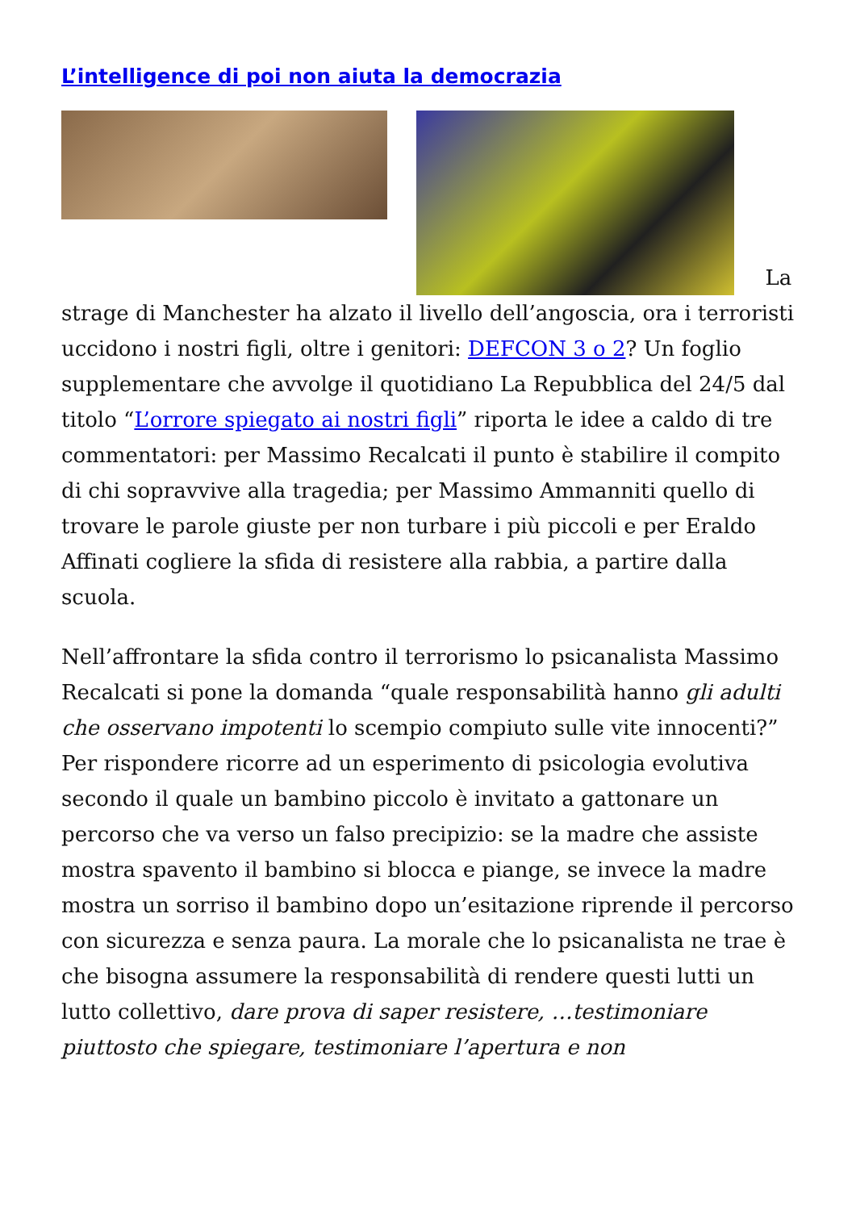L’intelligence di poi non aiuta la democrazia
La strage di Manchester ha alzato il livello dell’angoscia, ora i terroristi uccidono i nostri figli, oltre i genitori: DEFCON 3 o 2? Un foglio supplementare che avvolge il quotidiano La Repubblica del 24/5 dal titolo “L’orrore spiegato ai nostri figli” riporta le idee a caldo di tre commentatori: per Massimo Recalcati il punto è stabilire il compito di chi sopravvive alla tragedia; per Massimo Ammanniti quello di trovare le parole giuste per non turbare i più piccoli e per Eraldo Affinati cogliere la sfida di resistere alla rabbia, a partire dalla scuola.
Nell’affrontare la sfida contro il terrorismo lo psicanalista Massimo Recalcati si pone la domanda “quale responsabilità hanno gli adulti che osservano impotenti lo scempio compiuto sulle vite innocenti?” Per rispondere ricorre ad un esperimento di psicologia evolutiva secondo il quale un bambino piccolo è invitato a gattonare un percorso che va verso un falso precipizio: se la madre che assiste mostra spavento il bambino si blocca e piange, se invece la madre mostra un sorriso il bambino dopo un’esitazione riprende il percorso con sicurezza e senza paura. La morale che lo psicanalista ne trae è che bisogna assumere la responsabilità di rendere questi lutti un lutto collettivo, dare prova di saper resistere, …testimoniare piuttosto che spiegare, testimoniare l’apertura e non